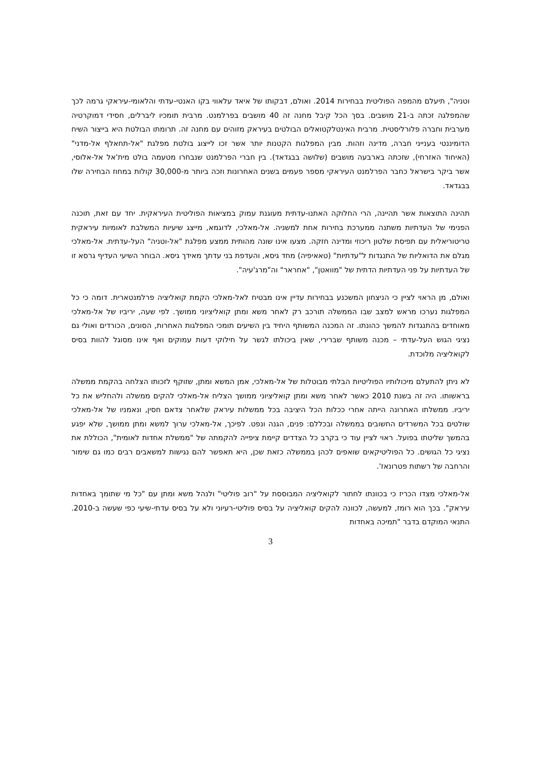וטניה", תיעלם מהמפה הפוליטית בבחירות 2014. ואולם, דבקותו של איאד עלאווי בקו האנטי-עדתי והלאומי-עיראקי גרמה לכך שהמפלגה זכתה ב-21 מושבים. בסך הכל קיבל מחנה זה 40 מושבים בפרלמנט. מרבית תומכיו ליברלים, חסידי דמוקרטיה מערבית וחברה פלורליסטית. מרבית האינטלקטואלים הבולטים בעיראק מזוהים עם מחנה זה. תרומתו הבולטת היא בייצור השיח הדומיננטי בענייני חברה, מדינה וזהות. מבין המפלגות הקטנות יותר אשר זכו לייצוג בולטת מפלגת "אל-תחאלף אל-מדני" (האיחוד האזרחי), שזכתה בארבעה מושבים (שלושה בבגדאד). בין חברי הפרלמנט שנבחרו מטעמה בולט מית'אל אל-אלוסי, אשר ביקר בישראל כחבר הפרלמנט העיראקי מספר פעמים בשנים האחרונות וזכה ביותר מ-30,000 קולות במחוז הבחירה שלו בבגדאד.
תהינה התוצאות אשר תהיינה, הרי החלוקה האתנו-עדתית מעוגנת עמוק במציאות הפוליטית העיראקית. יחד עם זאת, תוכנה הפנימי של העדתיות משתנה ממערכת בחירות אחת למשניה. אל-מאלכי, לדוגמא, מייצג שיעיות המשלבת לאומיות עיראקית טריטוריאלית עם תפיסת שלטון ריכוזי ומדינה חזקה. מצעו אינו שונה מהותית ממצע מפלגת "אל-וטניה" העל-עדתית. אל-מאלכי מגלם את הדואליות של התנגדות ל"עדתיות" (טאאיפיה) מחד גיסא, והעדפת בני עדתך מאידך גיסא. הבוחר השיעי העדיף גרסא זו של העדתיות על פני העדתיות הדתית של "מוואטן", "אחראר" וה"מרג'עיה".
ואולם, מן הראוי לציין כי הניצחון המשכנע בבחירות עדיין אינו מבטיח לאל-מאלכי הקמת קואליציה פרלמנטארית. דומה כי כל המפלגות נערכו מראש למצב שבו הממשלה תורכב רק לאחר משא ומתן קואליציוני ממושך. לפי שעה, יריביו של אל-מאלכי מאוחדים בהתנגדות להמשך כהונתו. זה המכנה המשותף היחיד בין השיעים תומכי המפלגות האחרות, הסונים, הכורדים ואולי גם נציגי הגוש העל-עדתי – מכנה משותף שברירי, שאין ביכולתו לגשר על חילוקי דעות עמוקים ואף אינו מסוגל להוות בסיס לקואליציה מלוכדת.
לא ניתן להתעלם מיכולותיו הפוליטיות הבלתי מבוטלות של אל-מאלכי, אמן המשא ומתן, שזוקף לזכותו הצלחה בהקמת ממשלה בראשותו. היה זה בשנת 2010 כאשר לאחר משא ומתן קואליציוני ממושך הצליח אל-מאלכי להקים ממשלה ולהחליש את כל יריביו. ממשלתו האחרונה הייתה אחרי ככלות הכל היציבה בכל ממשלות עיראק שלאחר צדאם חסין, ונאמניו של אל-מאלכי שולטים בכל המשרדים החשובים בממשלה ובכללם: פנים, הגנה ונפט. לפיכך, אל-מאלכי ערוך למשא ומתן ממושך, שלא יפגע בהמשך שליטתו בפועל. ראוי לציין עוד כי בקרב כל הצדדים קיימת ציפייה להקמתה של "ממשלת אחדות לאומית", הכוללת את נציגי כל הגושים. כל הפוליטיקאים שואפים לכהן בממשלה כזאת שכן, היא תאפשר להם נגישות למשאבים רבים כמו גם שימור והרחבה של רשתות פטרונאז'.
אל-מאלכי מצדו הכריז כי בכוונתו לחתור לקואליציה המבוססת על "רוב פוליטי" ולנהל משא ומתן עם "כל מי שתומך באחדות עיראק". בכך הוא רומז, למעשה, לכוונה להקים קואליציה על בסיס פוליטי-רעיוני ולא על בסיס עדתי-שיעי כפי שעשה ב-2010. התנאי המוקדם בדבר "תמיכה באחדות
3